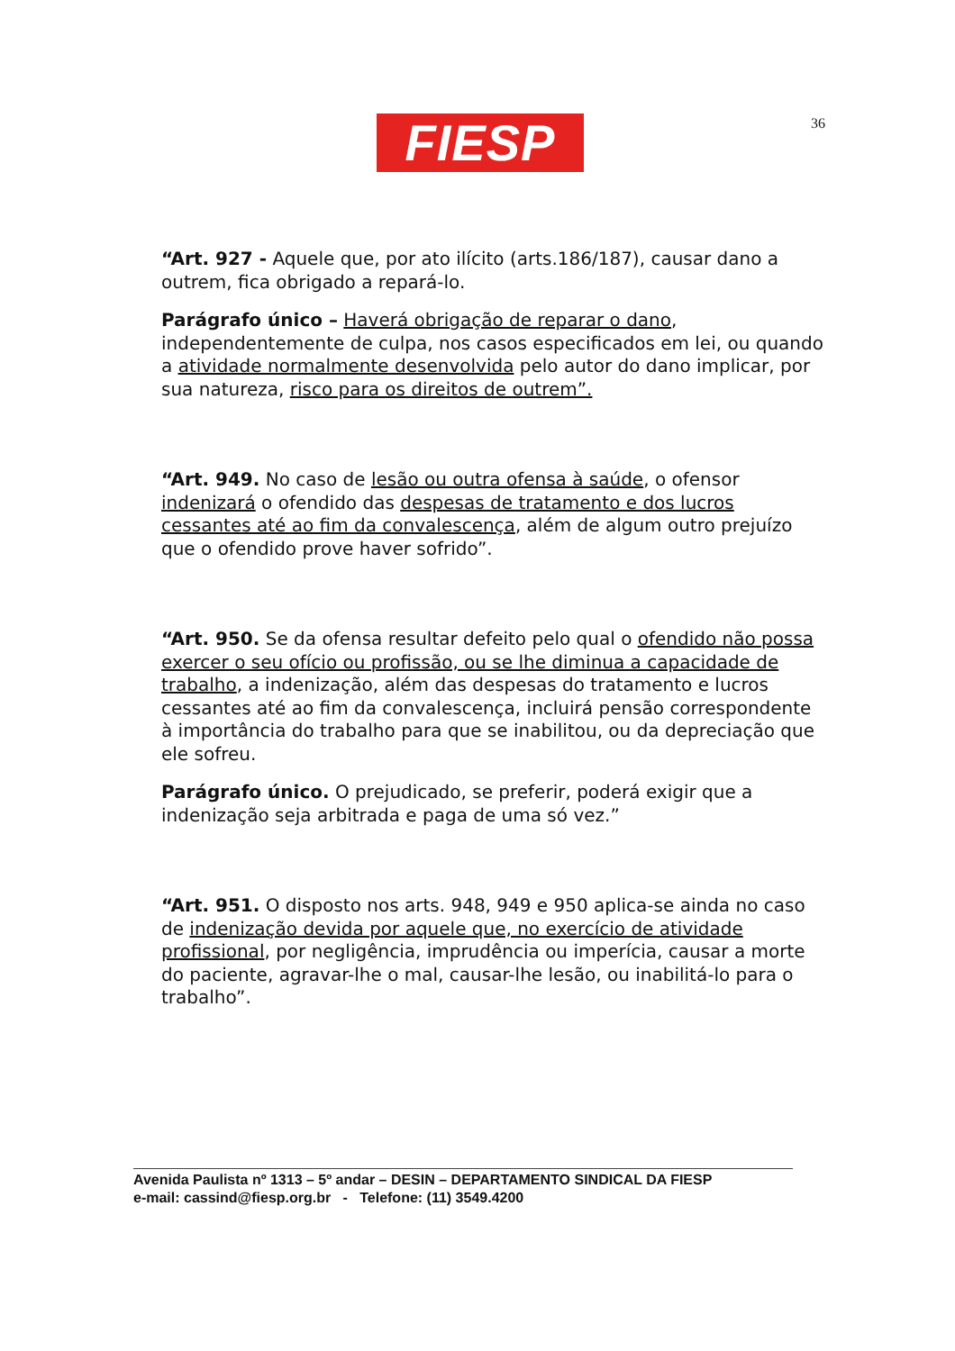FIESP 36
“Art. 927 - Aquele que, por ato ilícito (arts.186/187), causar dano a outrem, fica obrigado a repará-lo.
Parágrafo único – Haverá obrigação de reparar o dano, independentemente de culpa, nos casos especificados em lei, ou quando a atividade normalmente desenvolvida pelo autor do dano implicar, por sua natureza, risco para os direitos de outrem”.
“Art. 949. No caso de lesão ou outra ofensa à saúde, o ofensor indenizará o ofendido das despesas de tratamento e dos lucros cessantes até ao fim da convalescença, além de algum outro prejuízo que o ofendido prove haver sofrido”.
“Art. 950. Se da ofensa resultar defeito pelo qual o ofendido não possa exercer o seu ofício ou profissão, ou se lhe diminua a capacidade de trabalho, a indenização, além das despesas do tratamento e lucros cessantes até ao fim da convalescença, incluirá pensão correspondente à importância do trabalho para que se inabilitou, ou da depreciação que ele sofreu.
Parágrafo único. O prejudicado, se preferir, poderá exigir que a indenização seja arbitrada e paga de uma só vez.”
“Art. 951. O disposto nos arts. 948, 949 e 950 aplica-se ainda no caso de indenização devida por aquele que, no exercício de atividade profissional, por negligência, imprudência ou imperícia, causar a morte do paciente, agravar-lhe o mal, causar-lhe lesão, ou inabilitá-lo para o trabalho”.
Avenida Paulista nº 1313 – 5º andar – DESIN – DEPARTAMENTO SINDICAL DA FIESP
e-mail: cassind@fiesp.org.br - Telefone: (11) 3549.4200